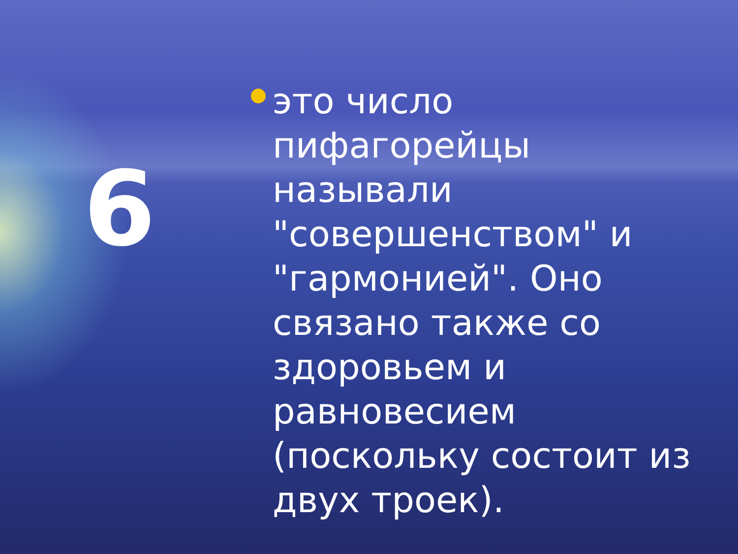6
это число пифагорейцы называли "совершенством" и "гармонией". Оно связано также со здоровьем и равновесием (поскольку состоит из двух троек).